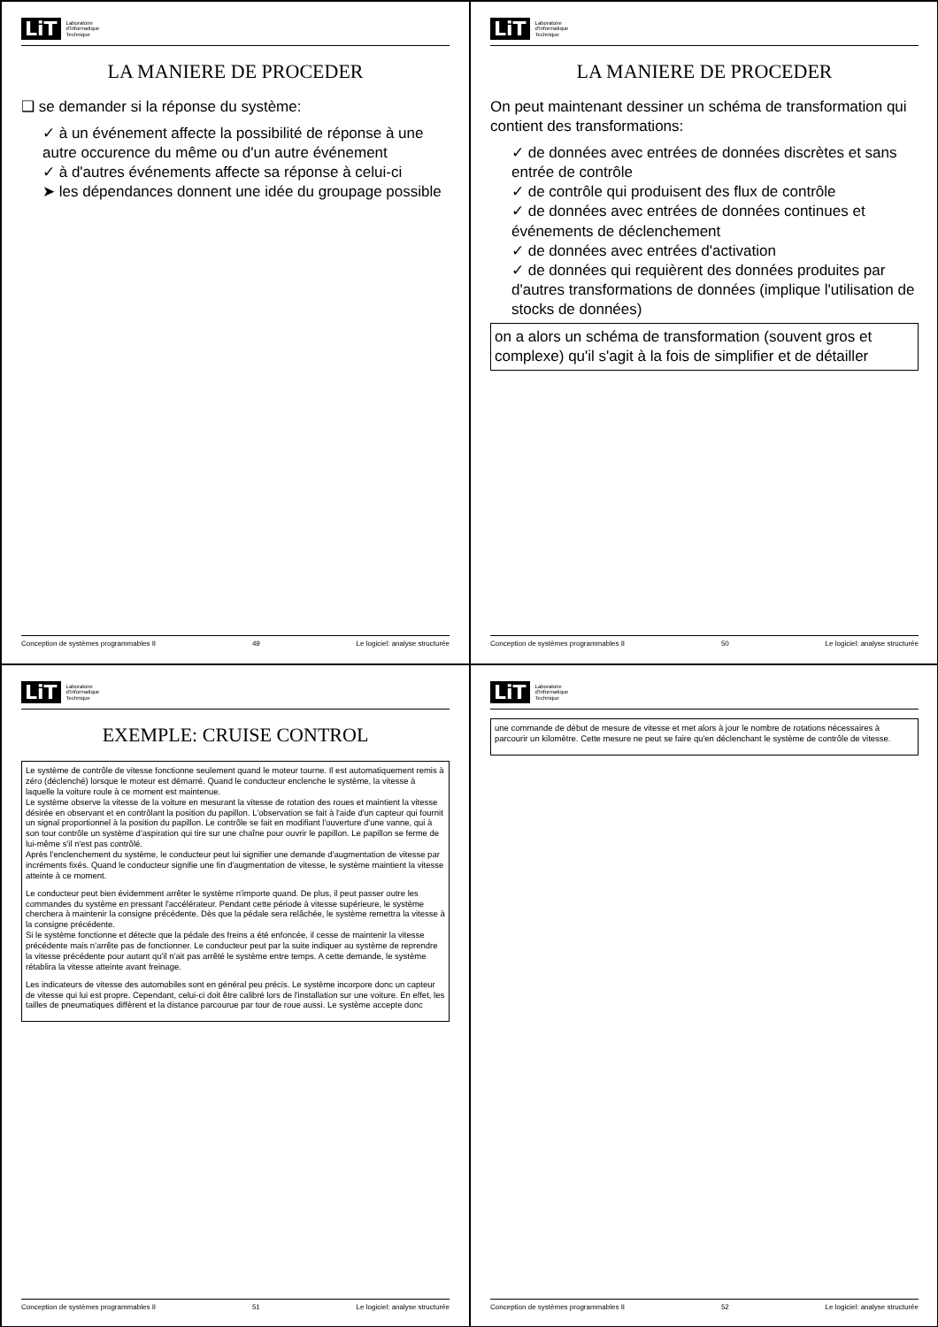LiT Laboratoire
d'Informatique
Technique
LA MANIERE DE PROCEDER
❑ se demander si la réponse du système:
✓ à un événement affecte la possibilité de réponse à une autre occurence du même ou d'un autre événement
✓ à d'autres événements affecte sa réponse à celui-ci
➤ les dépendances donnent une idée du groupage possible
Conception de systèmes programmables II 49 Le logiciel: analyse structurée
LiT Laboratoire
d'Informatique
Technique
LA MANIERE DE PROCEDER
On peut maintenant dessiner un schéma de transformation qui contient des transformations:
✓ de données avec entrées de données discrètes et sans entrée de contrôle
✓ de contrôle qui produisent des flux de contrôle
✓ de données avec entrées de données continues et événements de déclenchement
✓ de données avec entrées d'activation
✓ de données qui requièrent des données produites par d'autres transformations de données (implique l'utilisation de stocks de données)
on a alors un schéma de transformation (souvent gros et complexe) qu'il s'agit à la fois de simplifier et de détailler
Conception de systèmes programmables II 50 Le logiciel: analyse structurée
LiT Laboratoire
d'Informatique
Technique
EXEMPLE: CRUISE CONTROL
Le système de contrôle de vitesse fonctionne seulement quand le moteur tourne. Il est automatiquement remis à zéro (déclenché) lorsque le moteur est démarré. Quand le conducteur enclenche le système, la vitesse à laquelle la voiture roule à ce moment est maintenue.
Le système observe la vitesse de la voiture en mesurant la vitesse de rotation des roues et maintient la vitesse désirée en observant et en contrôlant la position du papillon. L'observation se fait à l'aide d'un capteur qui fournit un signal proportionnel à la position du papillon. Le contrôle se fait en modifiant l'ouverture d'une vanne, qui à son tour contrôle un système d'aspiration qui tire sur une chaîne pour ouvrir le papillon. Le papillon se ferme de lui-même s'il n'est pas contrôlé.
Après l'enclenchement du système, le conducteur peut lui signifier une demande d'augmentation de vitesse par incréments fixés. Quand le conducteur signifie une fin d'augmentation de vitesse, le système maintient la vitesse atteinte à ce moment.
Le conducteur peut bien évidemment arrêter le système n'importe quand. De plus, il peut passer outre les commandes du système en pressant l'accélérateur. Pendant cette période à vitesse supérieure, le système cherchera à maintenir la consigne précédente. Dès que la pédale sera relâchée, le système remettra la vitesse à la consigne précédente.
Si le système fonctionne et détecte que la pédale des freins a été enfoncée, il cesse de maintenir la vitesse précédente mais n'arrête pas de fonctionner. Le conducteur peut par la suite indiquer au système de reprendre la vitesse précédente pour autant qu'il n'ait pas arrêté le système entre temps. A cette demande, le système rétablira la vitesse atteinte avant freinage.
Les indicateurs de vitesse des automobiles sont en général peu précis. Le système incorpore donc un capteur de vitesse qui lui est propre. Cependant, celui-ci doit être calibré lors de l'installation sur une voiture. En effet, les tailles de pneumatiques diffèrent et la distance parcourue par tour de roue aussi. Le système accepte donc
Conception de systèmes programmables II 51 Le logiciel: analyse structurée
LiT Laboratoire
d'Informatique
Technique
une commande de début de mesure de vitesse et met alors à jour le nombre de rotations nécessaires à parcourir un kilomètre. Cette mesure ne peut se faire qu'en déclenchant le système de contrôle de vitesse.
Conception de systèmes programmables II 52 Le logiciel: analyse structurée